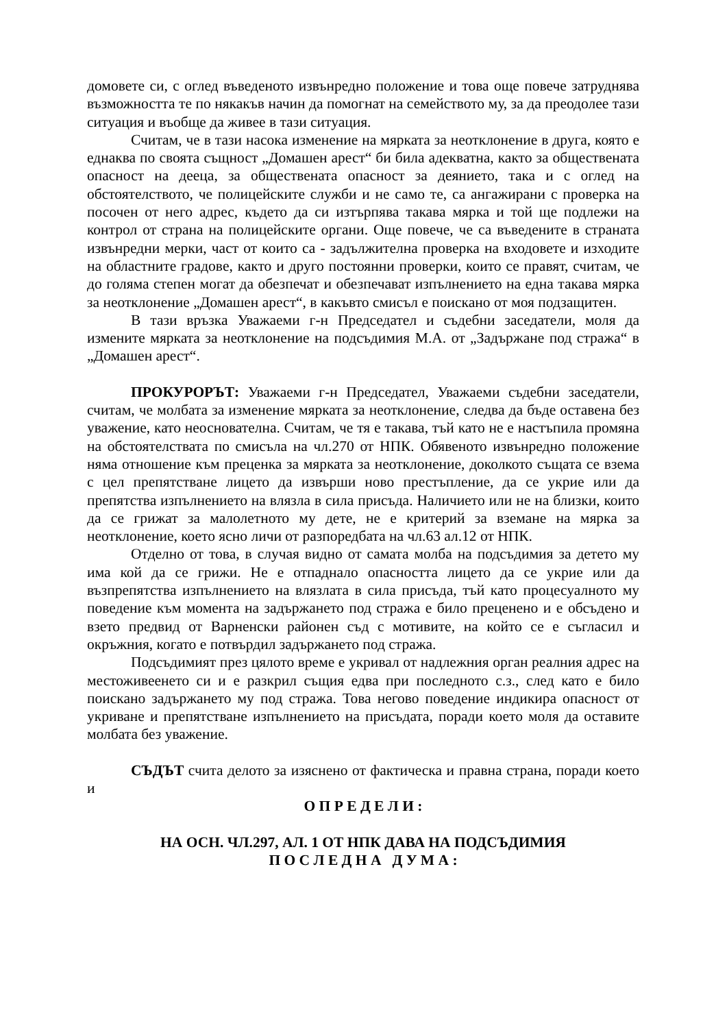домовете си, с оглед въведеното извънредно положение и това още повече затруднява възможността те по някакъв начин да помогнат на семейството му, за да преодолее тази ситуация и въобще да живее в тази ситуация.
Считам, че в тази насока изменение на мярката за неотклонение в друга, която е еднаква по своята същност „Домашен арест“ би била адекватна, както за обществената опасност на дееца, за обществената опасност за деянието, така и с оглед на обстоятелството, че полицейските служби и не само те, са ангажирани с проверка на посочен от него адрес, където да си изтърпява такава мярка и той ще подлежи на контрол от страна на полицейските органи. Още повече, че са въведените в страната извънредни мерки, част от които са - задължителна проверка на входовете и изходите на областните градове, както и друго постоянни проверки, които се правят, считам, че до голяма степен могат да обезпечат и обезпечават изпълнението на една такава мярка за неотклонение „Домашен арест“, в какъвто смисъл е поискано от моя подзащитен.
В тази връзка Уважаеми г-н Председател и съдебни заседатели, моля да измените мярката за неотклонение на подсъдимия М.А. от „Задържане под стража“ в „Домашен арест“.
ПРОКУРОРЪТ: Уважаеми г-н Председател, Уважаеми съдебни заседатели, считам, че молбата за изменение мярката за неотклонение, следва да бъде оставена без уважение, като неоснователна. Считам, че тя е такава, тъй като не е настъпила промяна на обстоятелствата по смисъла на чл.270 от НПК. Обявеното извънредно положение няма отношение към преценка за мярката за неотклонение, доколкото същата се взема с цел препятстване лицето да извърши ново престъпление, да се укрие или да препятства изпълнението на влязла в сила присъда. Наличието или не на близки, които да се грижат за малолетното му дете, не е критерий за вземане на мярка за неотклонение, което ясно личи от разпоредбата на чл.63 ал.12 от НПК.
Отделно от това, в случая видно от самата молба на подсъдимия за детето му има кой да се грижи. Не е отпаднало опасността лицето да се укрие или да възпрепятства изпълнението на влязлата в сила присъда, тъй като процесуалното му поведение към момента на задържането под стража е било преценено и е обсъдено и взето предвид от Варненски районен съд с мотивите, на който се е съгласил и окръжния, когато е потвърдил задържането под стража.
Подсъдимият през цялото време е укривал от надлежния орган реалния адрес на местоживеенето си и е разкрил същия едва при последното с.з., след като е било поискано задържането му под стража. Това негово поведение индикира опасност от укриване и препятстване изпълнението на присъдата, поради което моля да оставите молбата без уважение.
СЪДЪТ счита делото за изяснено от фактическа и правна страна, поради което и
О П Р Е Д Е Л И :
НА ОСН. ЧЛ.297, АЛ. 1 ОТ НПК ДАВА НА ПОДСЪДИМИЯ
П О С Л Е Д Н А Д У М А :